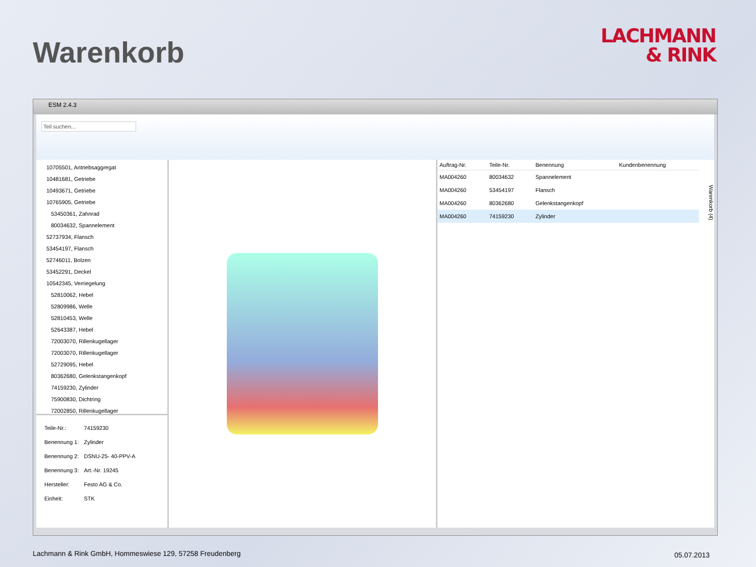Warenkorb
LACHMANN
& RINK
ESM 2.4.3
Teil suchen...
10705501, Antriebsaggregat
10481681, Getriebe
10493671, Getriebe
10765905, Getriebe
53450361, Zahnrad
80034632, Spannelement
52737934, Flansch
53454197, Flansch
52746011, Bolzen
53452291, Deckel
10542345, Verriegelung
52810062, Hebel
52809986, Welle
52810453, Welle
52643387, Hebel
72003070, Rillenkugellager
72003070, Rillenkugellager
52729095, Hebel
80362680, Gelenkstangenkopf
74159230, Zylinder
75900830, Dichtring
72002850, Rillenkugellager
| Teile-Nr.: | 74159230 |
| Benennung 1: | Zylinder |
| Benennung 2: | DSNU-25- 40-PPV-A |
| Benennung 3: | Art.-Nr. 19245 |
| Hersteller: | Festo AG & Co. |
| Einheit: | STK |
| Auftrag-Nr. | Teile-Nr. | Benennung | Kundenbenennung |
| --- | --- | --- | --- |
| MA004260 | 80034632 | Spannelement | |
| MA004260 | 53454197 | Flansch | |
| MA004260 | 80362680 | Gelenkstangenkopf | |
| MA004260 | 74159230 | Zylinder | |
Warenkorb (4)
Lachmann & Rink GmbH, Hommeswiese 129, 57258 Freudenberg
05.07.2013